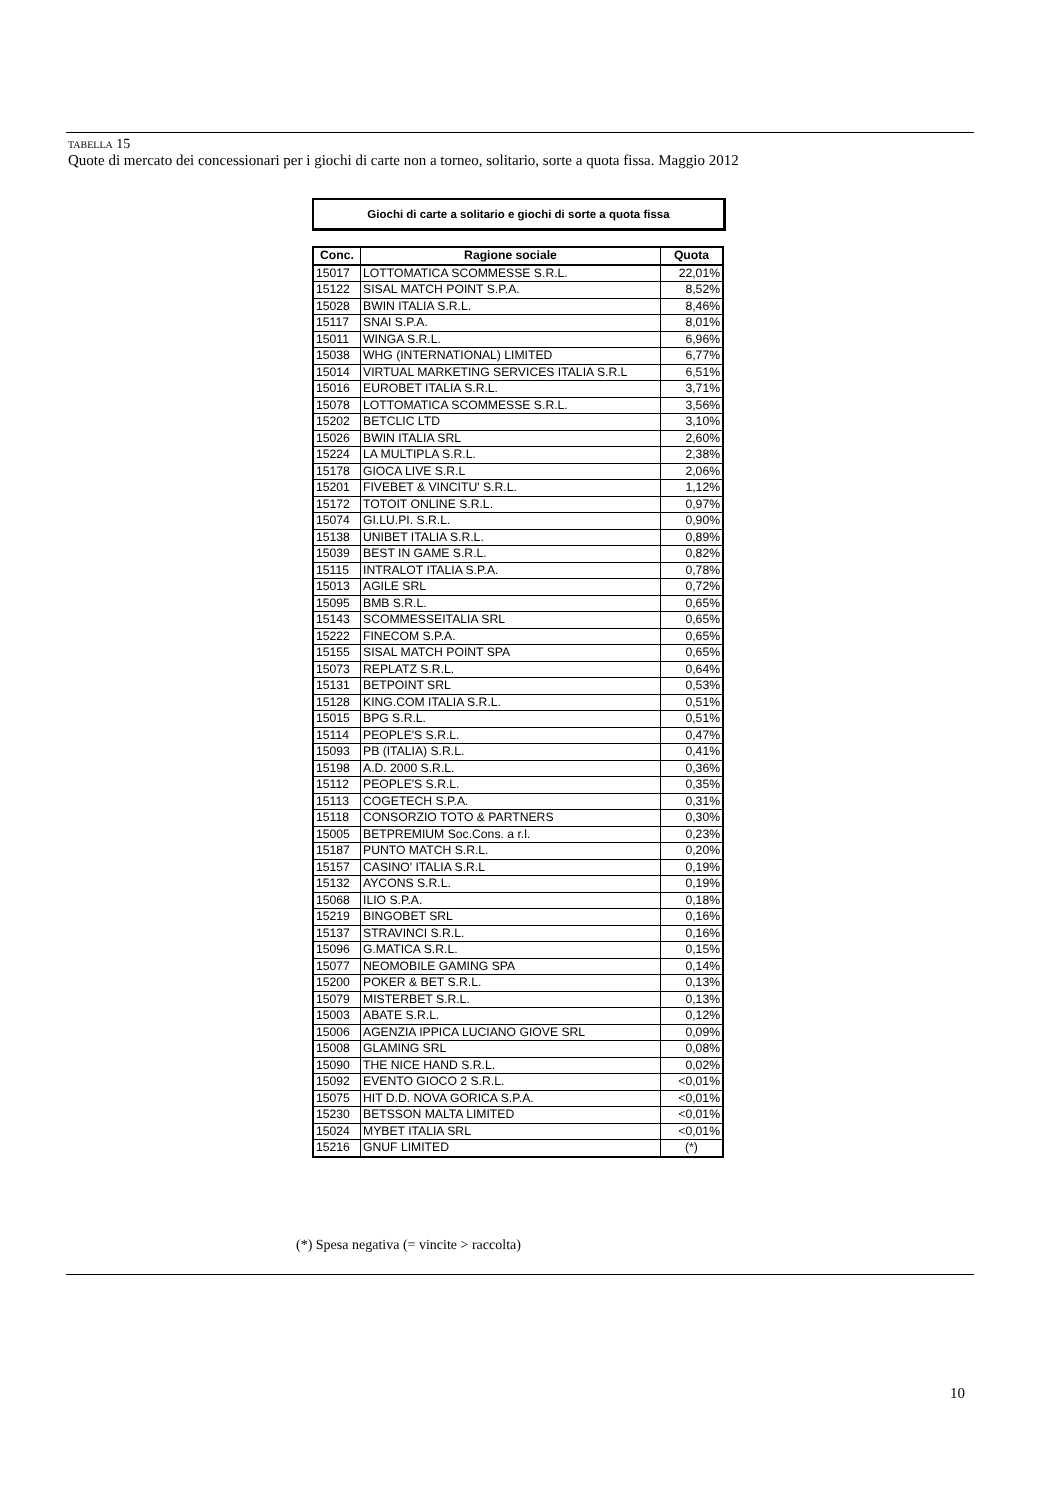TABELLA 15
Quote di mercato dei concessionari per i giochi di carte non a torneo, solitario, sorte a quota fissa. Maggio 2012
Giochi di carte a solitario e giochi di sorte a quota fissa
| Conc. | Ragione sociale | Quota |
| --- | --- | --- |
| 15017 | LOTTOMATICA SCOMMESSE S.R.L. | 22,01% |
| 15122 | SISAL MATCH POINT S.P.A. | 8,52% |
| 15028 | BWIN ITALIA S.R.L. | 8,46% |
| 15117 | SNAI S.P.A. | 8,01% |
| 15011 | WINGA S.R.L. | 6,96% |
| 15038 | WHG (INTERNATIONAL) LIMITED | 6,77% |
| 15014 | VIRTUAL MARKETING SERVICES ITALIA S.R.L | 6,51% |
| 15016 | EUROBET ITALIA S.R.L. | 3,71% |
| 15078 | LOTTOMATICA SCOMMESSE S.R.L. | 3,56% |
| 15202 | BETCLIC LTD | 3,10% |
| 15026 | BWIN ITALIA SRL | 2,60% |
| 15224 | LA MULTIPLA S.R.L. | 2,38% |
| 15178 | GIOCA LIVE S.R.L | 2,06% |
| 15201 | FIVEBET & VINCITU' S.R.L. | 1,12% |
| 15172 | TOTOIT ONLINE S.R.L. | 0,97% |
| 15074 | GI.LU.PI. S.R.L. | 0,90% |
| 15138 | UNIBET ITALIA S.R.L. | 0,89% |
| 15039 | BEST IN GAME S.R.L. | 0,82% |
| 15115 | INTRALOT ITALIA S.P.A. | 0,78% |
| 15013 | AGILE SRL | 0,72% |
| 15095 | BMB S.R.L. | 0,65% |
| 15143 | SCOMMESSEITALIA SRL | 0,65% |
| 15222 | FINECOM S.P.A. | 0,65% |
| 15155 | SISAL MATCH POINT SPA | 0,65% |
| 15073 | REPLATZ S.R.L. | 0,64% |
| 15131 | BETPOINT SRL | 0,53% |
| 15128 | KING.COM ITALIA S.R.L. | 0,51% |
| 15015 | BPG S.R.L. | 0,51% |
| 15114 | PEOPLE'S S.R.L. | 0,47% |
| 15093 | PB (ITALIA) S.R.L. | 0,41% |
| 15198 | A.D. 2000 S.R.L. | 0,36% |
| 15112 | PEOPLE'S S.R.L. | 0,35% |
| 15113 | COGETECH S.P.A. | 0,31% |
| 15118 | CONSORZIO TOTO & PARTNERS | 0,30% |
| 15005 | BETPREMIUM Soc.Cons. a r.l. | 0,23% |
| 15187 | PUNTO MATCH S.R.L. | 0,20% |
| 15157 | CASINO' ITALIA S.R.L | 0,19% |
| 15132 | AYCONS S.R.L. | 0,19% |
| 15068 | ILIO S.P.A. | 0,18% |
| 15219 | BINGOBET SRL | 0,16% |
| 15137 | STRAVINCI S.R.L. | 0,16% |
| 15096 | G.MATICA S.R.L. | 0,15% |
| 15077 | NEOMOBILE GAMING SPA | 0,14% |
| 15200 | POKER & BET S.R.L. | 0,13% |
| 15079 | MISTERBET S.R.L. | 0,13% |
| 15003 | ABATE S.R.L. | 0,12% |
| 15006 | AGENZIA IPPICA LUCIANO GIOVE SRL | 0,09% |
| 15008 | GLAMING SRL | 0,08% |
| 15090 | THE NICE HAND S.R.L. | 0,02% |
| 15092 | EVENTO GIOCO 2 S.R.L. | <0,01% |
| 15075 | HIT D.D. NOVA GORICA S.P.A. | <0,01% |
| 15230 | BETSSON MALTA LIMITED | <0,01% |
| 15024 | MYBET ITALIA SRL | <0,01% |
| 15216 | GNUF LIMITED | (*) |
(*) Spesa negativa (= vincite > raccolta)
10